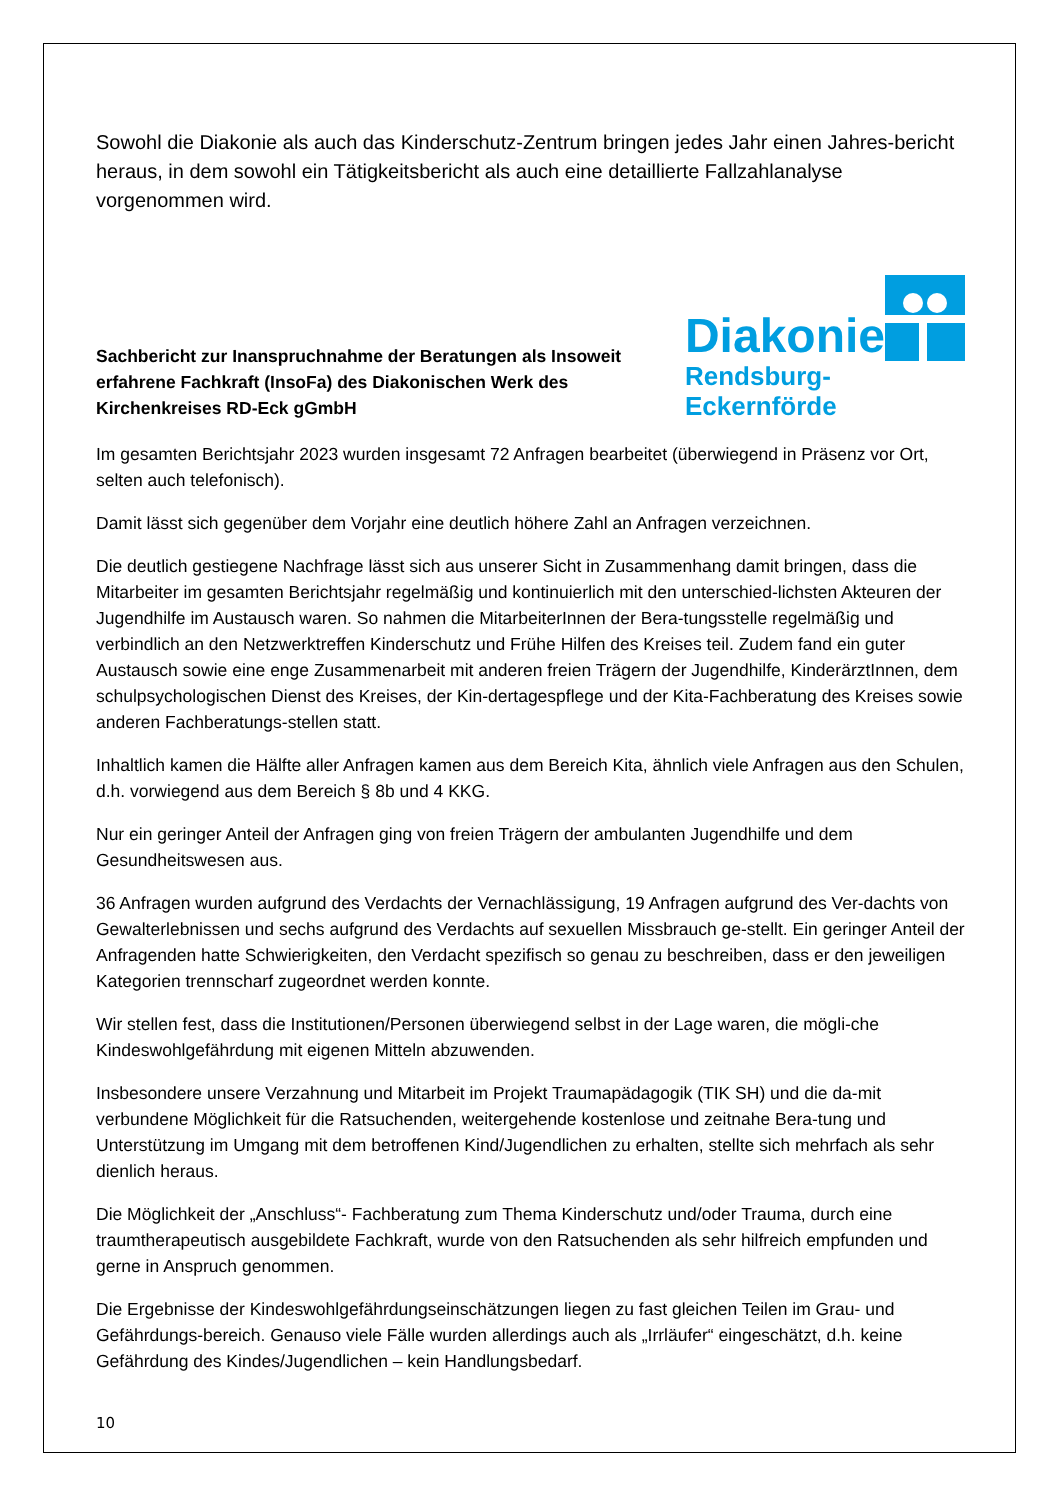Sowohl die Diakonie als auch das Kinderschutz-Zentrum bringen jedes Jahr einen Jahres-bericht heraus, in dem sowohl ein Tätigkeitsbericht als auch eine detaillierte Fallzahlanalyse vorgenommen wird.
Sachbericht zur Inanspruchnahme der Beratungen als Insoweit erfahrene Fachkraft (InsoFa) des Diakonischen Werk des Kirchenkreises RD-Eck gGmbH
Diakonie
Rendsburg-Eckernförde
Im gesamten Berichtsjahr 2023 wurden insgesamt 72 Anfragen bearbeitet (überwiegend in Präsenz vor Ort, selten auch telefonisch).
Damit lässt sich gegenüber dem Vorjahr eine deutlich höhere Zahl an Anfragen verzeichnen.
Die deutlich gestiegene Nachfrage lässt sich aus unserer Sicht in Zusammenhang damit bringen, dass die Mitarbeiter im gesamten Berichtsjahr regelmäßig und kontinuierlich mit den unterschied-lichsten Akteuren der Jugendhilfe im Austausch waren. So nahmen die MitarbeiterInnen der Bera-tungsstelle regelmäßig und verbindlich an den Netzwerktreffen Kinderschutz und Frühe Hilfen des Kreises teil. Zudem fand ein guter Austausch sowie eine enge Zusammenarbeit mit anderen freien Trägern der Jugendhilfe, KinderärztInnen, dem schulpsychologischen Dienst des Kreises, der Kin-dertagespflege und der Kita-Fachberatung des Kreises sowie anderen Fachberatungs-stellen statt.
Inhaltlich kamen die Hälfte aller Anfragen kamen aus dem Bereich Kita, ähnlich viele Anfragen aus den Schulen, d.h. vorwiegend aus dem Bereich § 8b und 4 KKG.
Nur ein geringer Anteil der Anfragen ging von freien Trägern der ambulanten Jugendhilfe und dem Gesundheitswesen aus.
36 Anfragen wurden aufgrund des Verdachts der Vernachlässigung, 19 Anfragen aufgrund des Ver-dachts von Gewalterlebnissen und sechs aufgrund des Verdachts auf sexuellen Missbrauch ge-stellt. Ein geringer Anteil der Anfragenden hatte Schwierigkeiten, den Verdacht spezifisch so genau zu beschreiben, dass er den jeweiligen Kategorien trennscharf zugeordnet werden konnte.
Wir stellen fest, dass die Institutionen/Personen überwiegend selbst in der Lage waren, die mögli-che Kindeswohlgefährdung mit eigenen Mitteln abzuwenden.
Insbesondere unsere Verzahnung und Mitarbeit im Projekt Traumapädagogik (TIK SH) und die da-mit verbundene Möglichkeit für die Ratsuchenden, weitergehende kostenlose und zeitnahe Bera-tung und Unterstützung im Umgang mit dem betroffenen Kind/Jugendlichen zu erhalten, stellte sich mehrfach als sehr dienlich heraus.
Die Möglichkeit der „Anschluss“- Fachberatung zum Thema Kinderschutz und/oder Trauma, durch eine traumtherapeutisch ausgebildete Fachkraft, wurde von den Ratsuchenden als sehr hilfreich empfunden und gerne in Anspruch genommen.
Die Ergebnisse der Kindeswohlgefährdungseinschätzungen liegen zu fast gleichen Teilen im Grau- und Gefährdungs-bereich. Genauso viele Fälle wurden allerdings auch als „Irrläufer“ eingeschätzt, d.h. keine Gefährdung des Kindes/Jugendlichen – kein Handlungsbedarf.
10